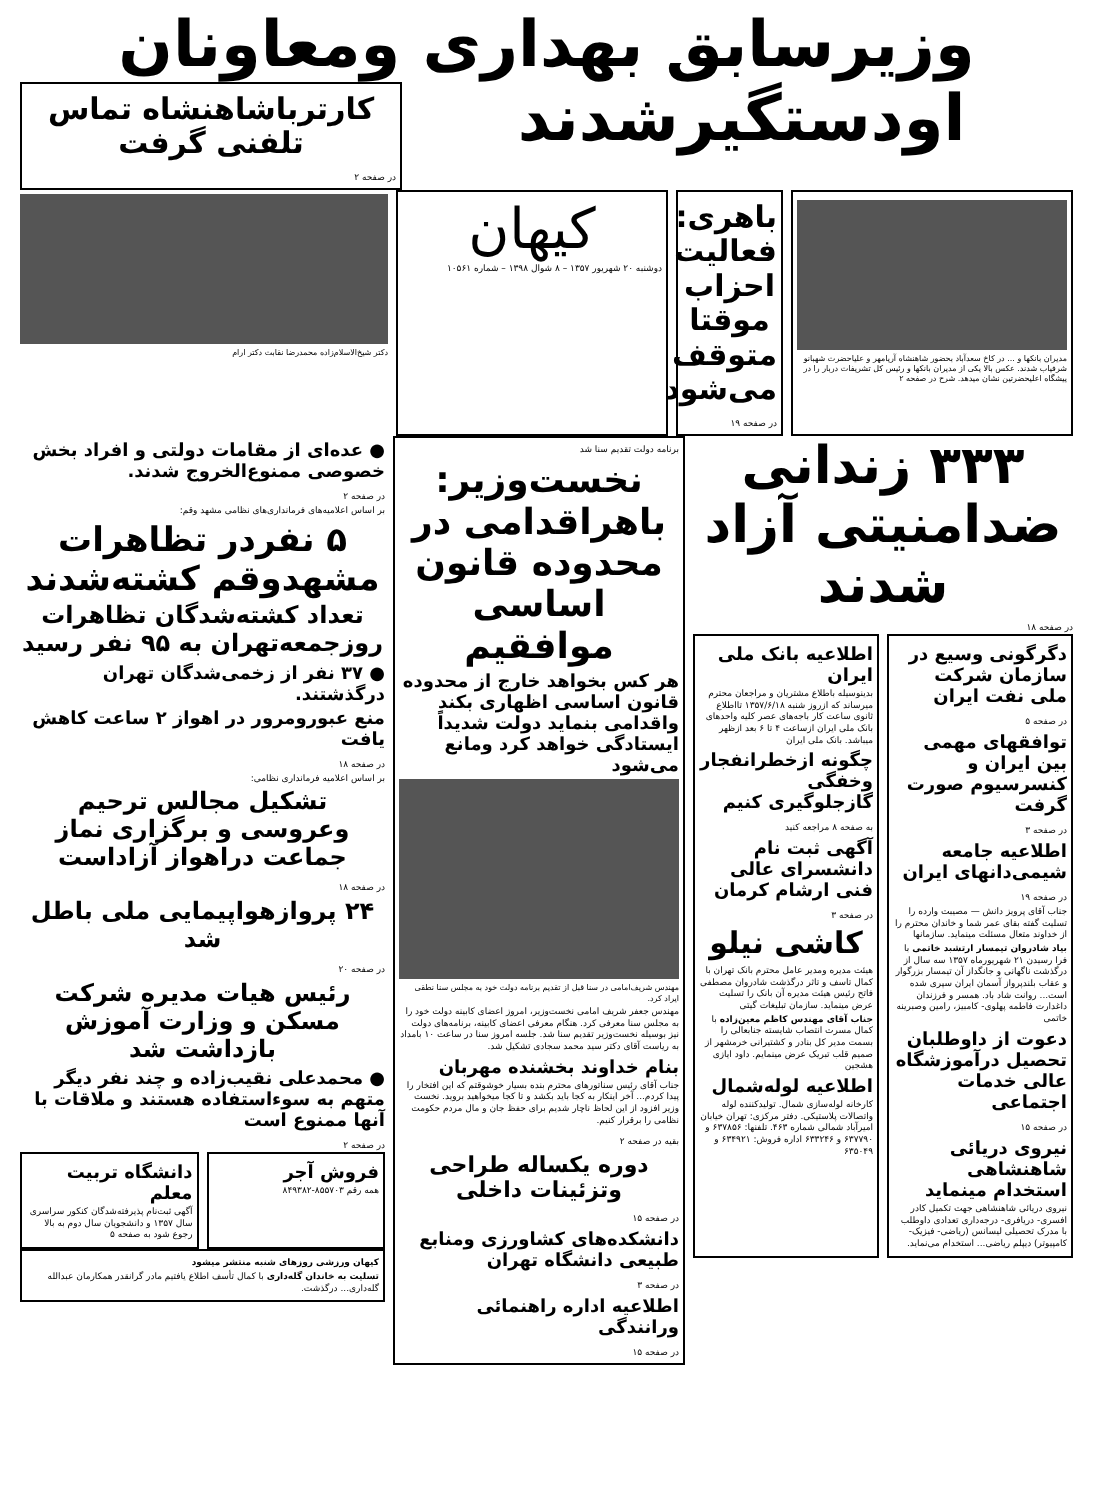وزیرسابق بهداری ومعاونان
اودستگیرشدند
کارترباشاهنشاه تماس تلفنی گرفت
در صفحه ۲
مدیران بانکها و ... در کاخ سعدآباد بحضور شاهنشاه آریامهر و علیاحضرت شهبانو شرفیاب شدند. عکس بالا یکی از مدیران بانکها و رئیس کل تشریفات دربار را در پیشگاه اعلیحضرتین نشان میدهد. شرح در صفحه ۲
باهری: فعالیت احزاب موقتا متوقف می‌شود
در صفحه ۱۹
کیهان
دوشنبه ۲۰ شهریور ۱۳۵۷ – ۸ شوال ۱۳۹۸ – شماره ۱۰۵۶۱
دکتر شیخ‌الاسلام‌زاده محمدرضا نقابت دکتر ارام
۳۳۳ زندانی ضدامنیتی آزاد شدند
در صفحه ۱۸
دگرگونی وسیع در سازمان شرکت ملی نفت ایران
در صفحه ۵
توافقهای مهمی بین ایران و کنسرسیوم صورت گرفت
در صفحه ۳
اطلاعیه جامعه شیمی‌دانهای ایران
در صفحه ۱۹
جناب آقای پرویز دانش — مصیبت وارده را تسلیت گفته بقای عمر شما و خاندان محترم را از خداوند متعال مسئلت مینماید. سازمانها
بیاد شادروان تیمسار ارتشبد خاتمی با فرا رسیدن ۲۱ شهریورماه ۱۳۵۷ سه سال از درگذشت ناگهانی و جانگداز آن تیمسار بزرگوار و عقاب بلندپرواز آسمان ایران سپری شده است... روانت شاد باد. همسر و فرزندان داغدارت فاطمه پهلوی- کامبیز، رامین وصبرینه خاتمی
دعوت از داوطلبان تحصیل درآموزشگاه عالی خدمات اجتماعی
در صفحه ۱۵
نیروی دریائی شاهنشاهی استخدام مینماید
نیروی دریائی شاهنشاهی جهت تکمیل کادر افسری- دریافری- درجه‌داری تعدادی داوطلب با مدرک تحصیلی لیسانس (ریاضی- فیزیک- کامپیوتر) دیپلم ریاضی... استخدام می‌نماید.
اطلاعیه بانک ملی ایران
بدینوسیله باطلاع مشتریان و مراجعان محترم میرساند که ازروز شنبه ۱۳۵۷/۶/۱۸ تااطلاع ثانوی ساعت کار باجه‌های عصر کلیه واحدهای بانک ملی ایران ازساعت ۴ تا ۶ بعد ازظهر میباشد. بانک ملی ایران
چگونه ازخطرانفجار وخفگی گازجلوگیری کنیم
به صفحه ۸ مراجعه کنید
آگهی ثبت نام دانشسرای عالی فنی ارشام کرمان
در صفحه ۳
کاشی نیلو
هیئت مدیره ومدیر عامل محترم بانک تهران با کمال تاسف و تاثر درگذشت شادروان مصطفی فاتح رئیس هیئت مدیره آن بانک را تسلیت عرض مینماید. سازمان تبلیغات گیتی
جناب آقای مهندس کاظم معین‌زاده با کمال مسرت انتصاب شایسته جنابعالی را بسمت مدیر کل بنادر و کشتیرانی خرمشهر از صمیم قلب تبریک عرض مینمایم. داود ایازی هشجین
اطلاعیه لوله‌شمال
کارخانه لوله‌سازی شمال. تولیدکننده لوله واتصالات پلاستیکی. دفتر مرکزی: تهران خیابان امیرآباد شمالی شماره ۴۶۳. تلفنها: ۶۳۷۸۵۶ و ۶۳۷۷۹۰ و ۶۳۳۲۴۶ اداره فروش: ۶۳۴۹۲۱ و ۶۳۵۰۴۹
برنامه دولت تقدیم سنا شد
نخست‌وزیر: باهراقدامی در محدوده قانون اساسی موافقیم
هر کس بخواهد خارج از محدوده قانون اساسی اظهاری بکند واقدامی بنماید دولت شدیداً ایستادگی خواهد کرد ومانع می‌شود
مهندس شریف‌امامی در سنا قبل از تقدیم برنامه دولت خود به مجلس سنا نطقی ایراد کرد.
مهندس جعفر شریف امامی نخست‌وزیر، امروز اعضای کابینه دولت خود را به مجلس سنا معرفی کرد. هنگام معرفی اعضای کابینه، برنامه‌های دولت نیز بوسیله نخست‌وزیر تقدیم سنا شد. جلسه امروز سنا در ساعت ۱۰ بامداد به ریاست آقای دکتر سید محمد سجادی تشکیل شد.
بنام خداوند بخشنده مهربان
جناب آقای رئیس سناتورهای محترم بنده بسیار خوشوقتم که این افتخار را پیدا کردم... آخر اینکار به کجا باید بکشد و تا کجا میخواهید بروید. نخست وزیر افزود از این لحاظ ناچار شدیم برای حفظ جان و مال مردم حکومت نظامی را برقرار کنیم.
بقیه در صفحه ۲
دوره یکساله طراحی وتزئینات داخلی
در صفحه ۱۵
دانشکده‌های کشاورزی ومنابع طبیعی دانشگاه تهران
در صفحه ۳
اطلاعیه اداره راهنمائی ورانندگی
در صفحه ۱۵
● عده‌ای از مقامات دولتی و افراد بخش خصوصی ممنوع‌الخروج شدند.
در صفحه ۲
بر اساس اعلامیه‌های فرمانداری‌های نظامی مشهد وقم:
۵ نفردر تظاهرات مشهدوقم کشته‌شدند
تعداد کشته‌شدگان تظاهرات روزجمعه‌تهران به ۹۵ نفر رسید
● ۳۷ نفر از زخمی‌شدگان تهران درگذشتند.
منع عبورومرور در اهواز ۲ ساعت کاهش یافت
در صفحه ۱۸
بر اساس اعلامیه فرمانداری نظامی:
تشکیل مجالس ترحیم وعروسی و برگزاری نماز جماعت دراهواز آزاداست
در صفحه ۱۸
۲۴ پروازهواپیمایی ملی باطل شد
در صفحه ۲۰
رئیس هیات مدیره شرکت مسکن و وزارت آموزش بازداشت شد
● محمدعلی نقیب‌زاده و چند نفر دیگر متهم به سوءاستفاده هستند و ملاقات با آنها ممنوع است
در صفحه ۲
فروش آجر
همه رقم ۸۵۵۷۰۳-۸۴۹۳۸۲
دانشگاه تربیت معلم
آگهی ثبت‌نام پذیرفته‌شدگان کنکور سراسری سال ۱۳۵۷ و دانشجویان سال دوم به بالا رجوع شود به صفحه ۵
کیهان ورزشی روزهای شنبه منتشر میشود
تسلیت به خاندان گله‌داری با کمال تأسف اطلاع یافتیم مادر گرانقدر همکارمان عبدالله گله‌داری... درگذشت.